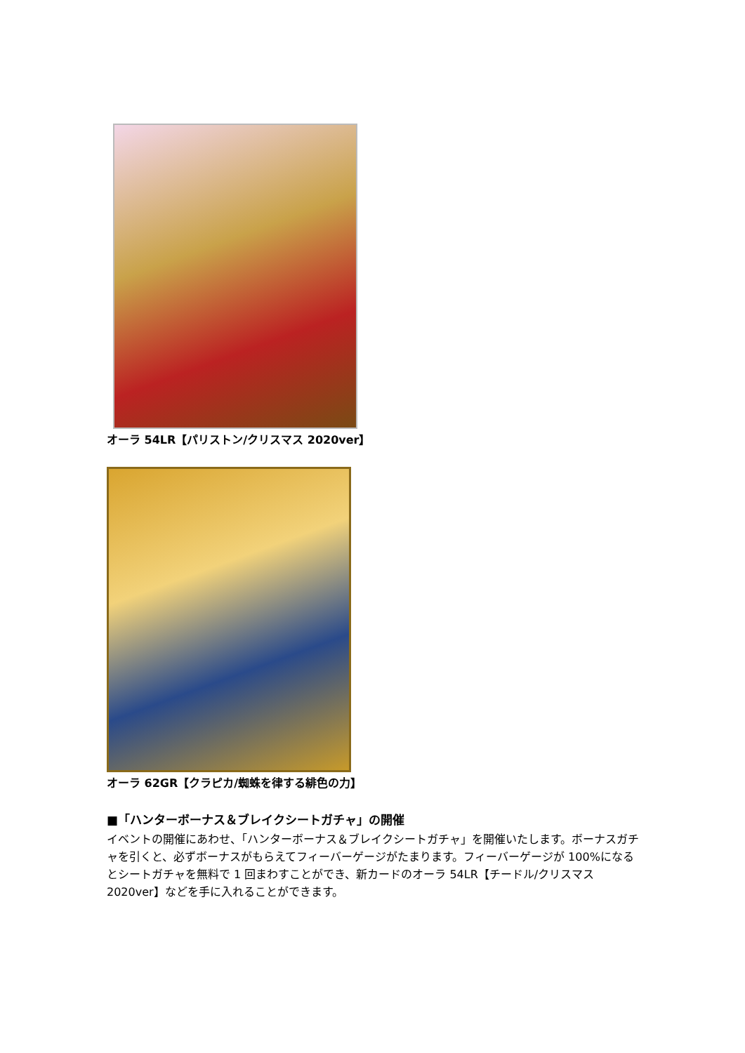オーラ 54LR【パリストン/クリスマス 2020ver】
オーラ 62GR【クラピカ/蜘蛛を律する緋色の力】
■「ハンターボーナス＆ブレイクシートガチャ」の開催
イベントの開催にあわせ、「ハンターボーナス＆ブレイクシートガチャ」を開催いたします。ボーナスガチャを引くと、必ずボーナスがもらえてフィーバーゲージがたまります。フィーバーゲージが 100%になるとシートガチャを無料で 1 回まわすことができ、新カードのオーラ 54LR【チードル/クリスマス 2020ver】などを手に入れることができます。